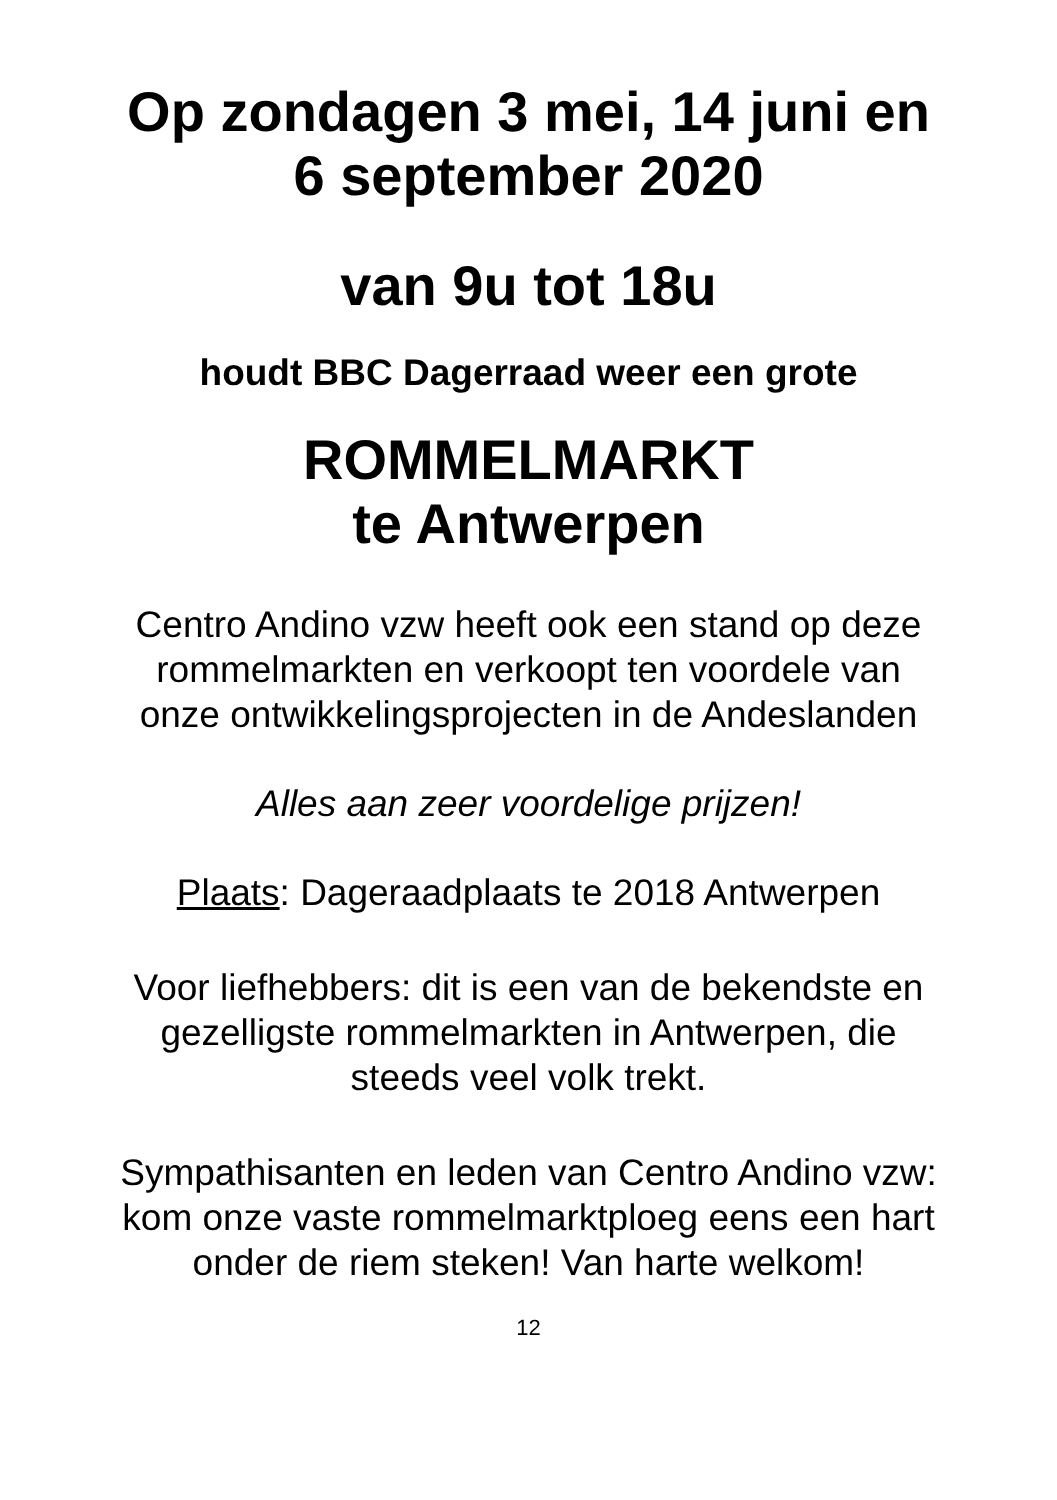Op zondagen 3 mei, 14 juni en
6 september 2020
van 9u tot 18u
houdt BBC Dagerraad weer een grote
ROMMELMARKT
te Antwerpen
Centro Andino vzw heeft ook een stand op deze
rommelmarkten en verkoopt ten voordele van
onze ontwikkelingsprojecten in de Andeslanden
Alles aan zeer voordelige prijzen!
Plaats: Dageraadplaats te 2018 Antwerpen
Voor liefhebbers: dit is een van de bekendste en
gezelligste rommelmarkten in Antwerpen, die
steeds veel volk trekt.
Sympathisanten en leden van Centro Andino vzw:
kom onze vaste rommelmarktploeg eens een hart
onder de riem steken! Van harte welkom!
12